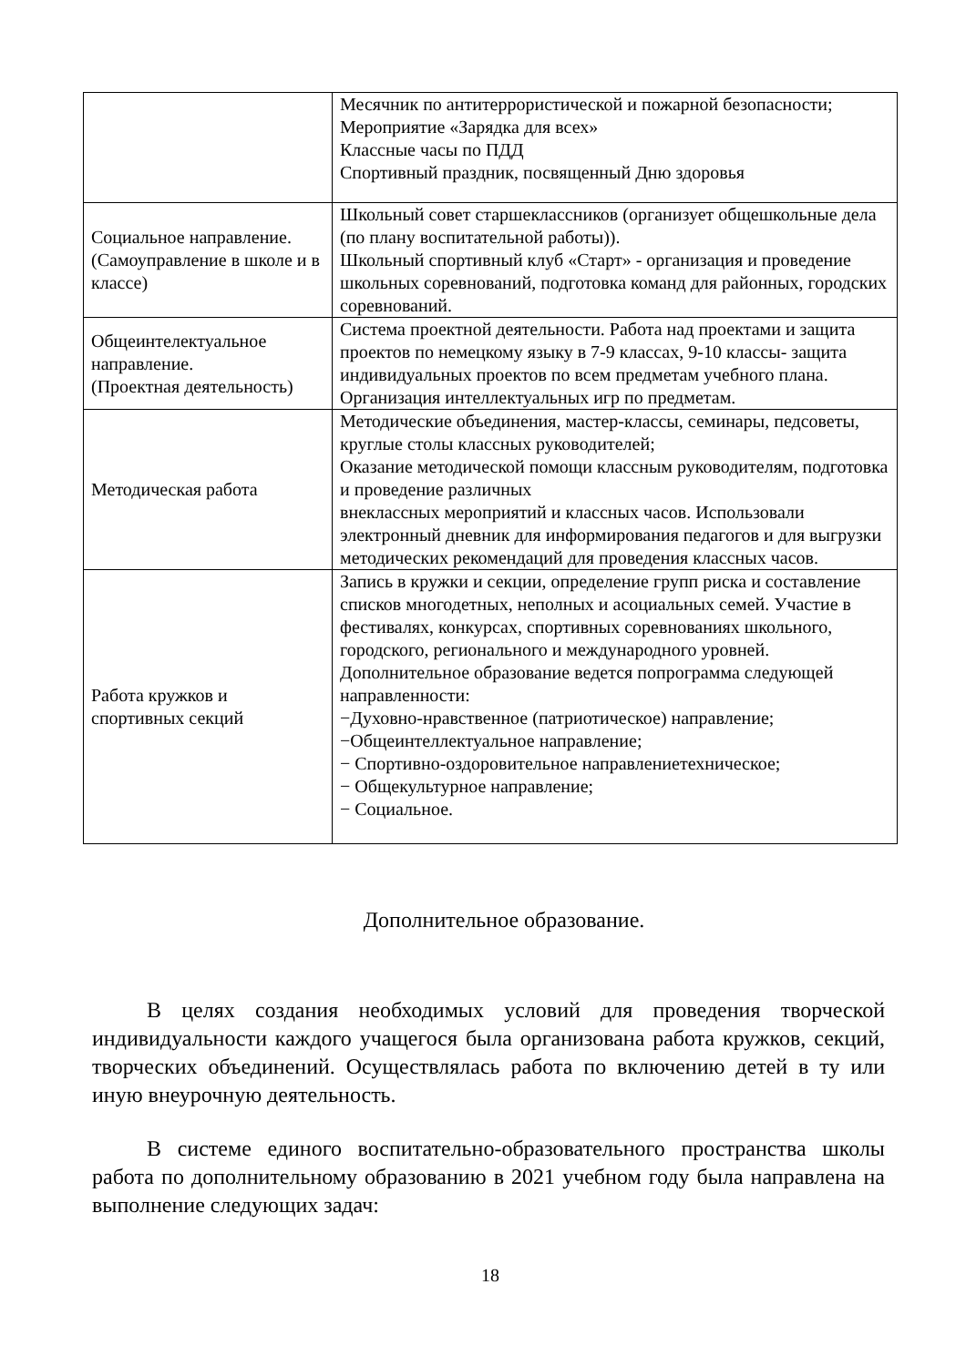| | Месячник по антитеррористической и пожарной безопасности; Мероприятие «Зарядка для всех» Классные часы по ПДД Спортивный праздник, посвященный Дню здоровья |
| Социальное направление. (Самоуправление в школе и в классе) | Школьный совет старшеклассников (организует общешкольные дела (по плану воспитательной работы)). Школьный спортивный клуб «Старт» - организация и проведение школьных соревнований, подготовка команд для районных, городских соревнований. |
| Общеинтелектуальное направление. (Проектная деятельность) | Система проектной деятельности. Работа над проектами и защита проектов по немецкому языку в 7-9 классах, 9-10 классы- защита индивидуальных проектов по всем предметам учебного плана. Организация интеллектуальных игр по предметам. |
| Методическая работа | Методические объединения, мастер-классы, семинары, педсоветы, круглые столы классных руководителей; Оказание методической помощи классным руководителям, подготовка и проведение различных внеклассных мероприятий и классных часов. Использовали электронный дневник для информирования педагогов и для выгрузки методических рекомендаций для проведения классных часов. |
| Работа кружков и спортивных секций | Запись в кружки и секции, определение групп риска и составление списков многодетных, неполных и асоциальных семей. Участие в фестивалях, конкурсах, спортивных соревнованиях школьного, городского, регионального и международного уровней. Дополнительное образование ведется попрограмма следующей направленности: −Духовно-нравственное (патриотическое) направление; −Общеинтеллектуальное направление; − Спортивно-оздоровительное направлениетехническое; − Общекультурное направление; − Социальное. |
Дополнительное образование.
В целях создания необходимых условий для проведения творческой индивидуальности каждого учащегося была организована работа кружков, секций, творческих объединений. Осуществлялась работа по включению детей в ту или иную внеурочную деятельность.
В системе единого воспитательно-образовательного пространства школы работа по дополнительному образованию в 2021 учебном году была направлена на выполнение следующих задач:
18